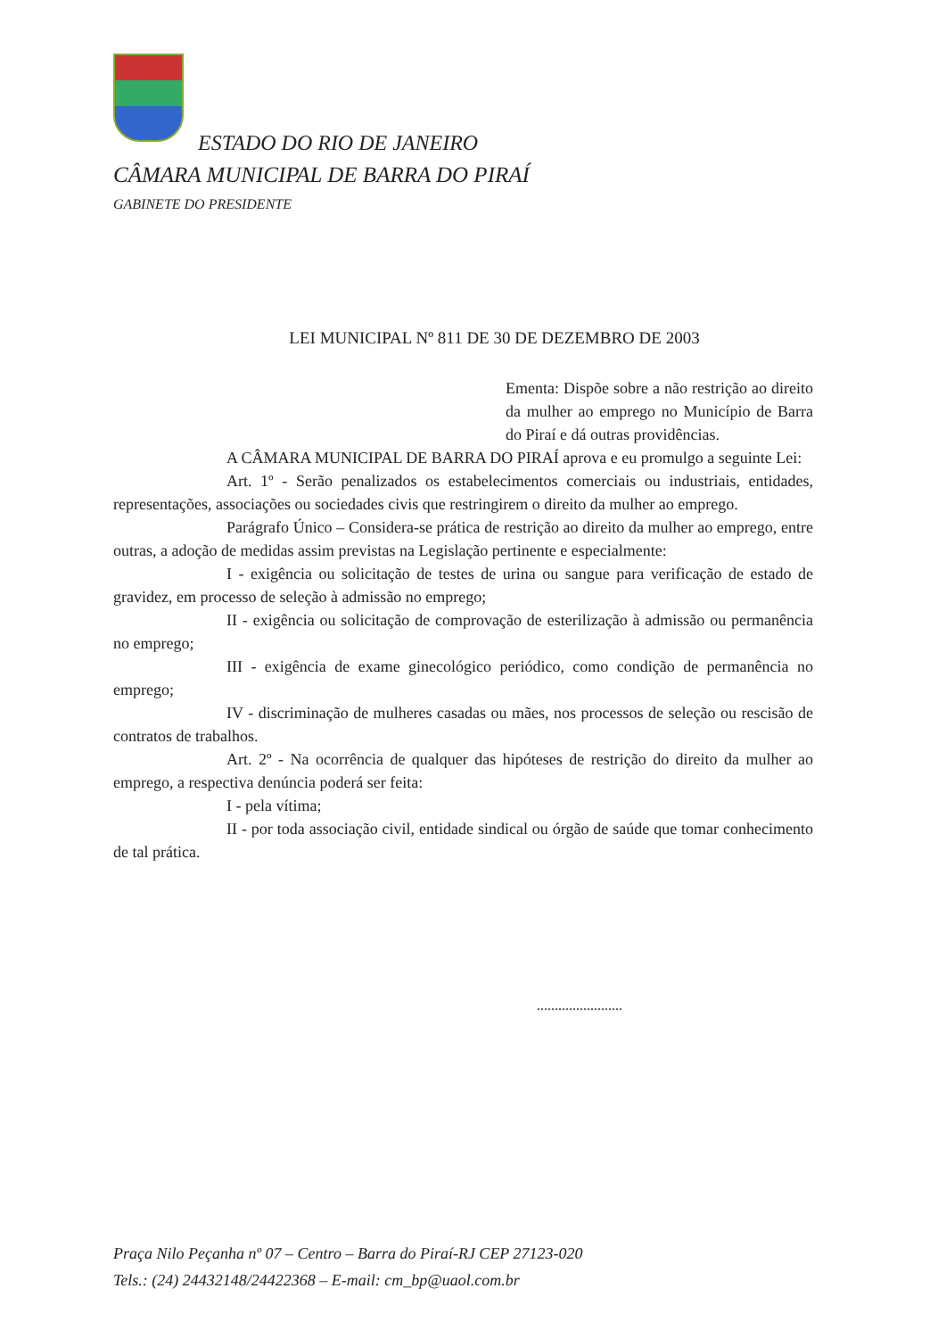ESTADO DO RIO DE JANEIRO
CÂMARA MUNICIPAL DE BARRA DO PIRAÍ
GABINETE DO PRESIDENTE
LEI MUNICIPAL Nº 811 DE 30 DE DEZEMBRO DE 2003
Ementa: Dispõe sobre a não restrição ao direito da mulher ao emprego no Município de Barra do Piraí e dá outras providências.
A CÂMARA MUNICIPAL DE BARRA DO PIRAÍ aprova e eu promulgo a seguinte Lei:
Art. 1º - Serão penalizados os estabelecimentos comerciais ou industriais, entidades, representações, associações ou sociedades civis que restringirem o direito da mulher ao emprego.
Parágrafo Único – Considera-se prática de restrição ao direito da mulher ao emprego, entre outras, a adoção de medidas assim previstas na Legislação pertinente e especialmente:
I - exigência ou solicitação de testes de urina ou sangue para verificação de estado de gravidez, em processo de seleção à admissão no emprego;
II - exigência ou solicitação de comprovação de esterilização à admissão ou permanência no emprego;
III - exigência de exame ginecológico periódico, como condição de permanência no emprego;
IV - discriminação de mulheres casadas ou mães, nos processos de seleção ou rescisão de contratos de trabalhos.
Art. 2º - Na ocorrência de qualquer das hipóteses de restrição do direito da mulher ao emprego, a respectiva denúncia poderá ser feita:
I - pela vítima;
II - por toda associação civil, entidade sindical ou órgão de saúde que tomar conhecimento de tal prática.
........................
Praça Nilo Peçanha nº 07 – Centro – Barra do Piraí-RJ CEP 27123-020
Tels.: (24) 24432148/24422368 – E-mail: cm_bp@uaol.com.br